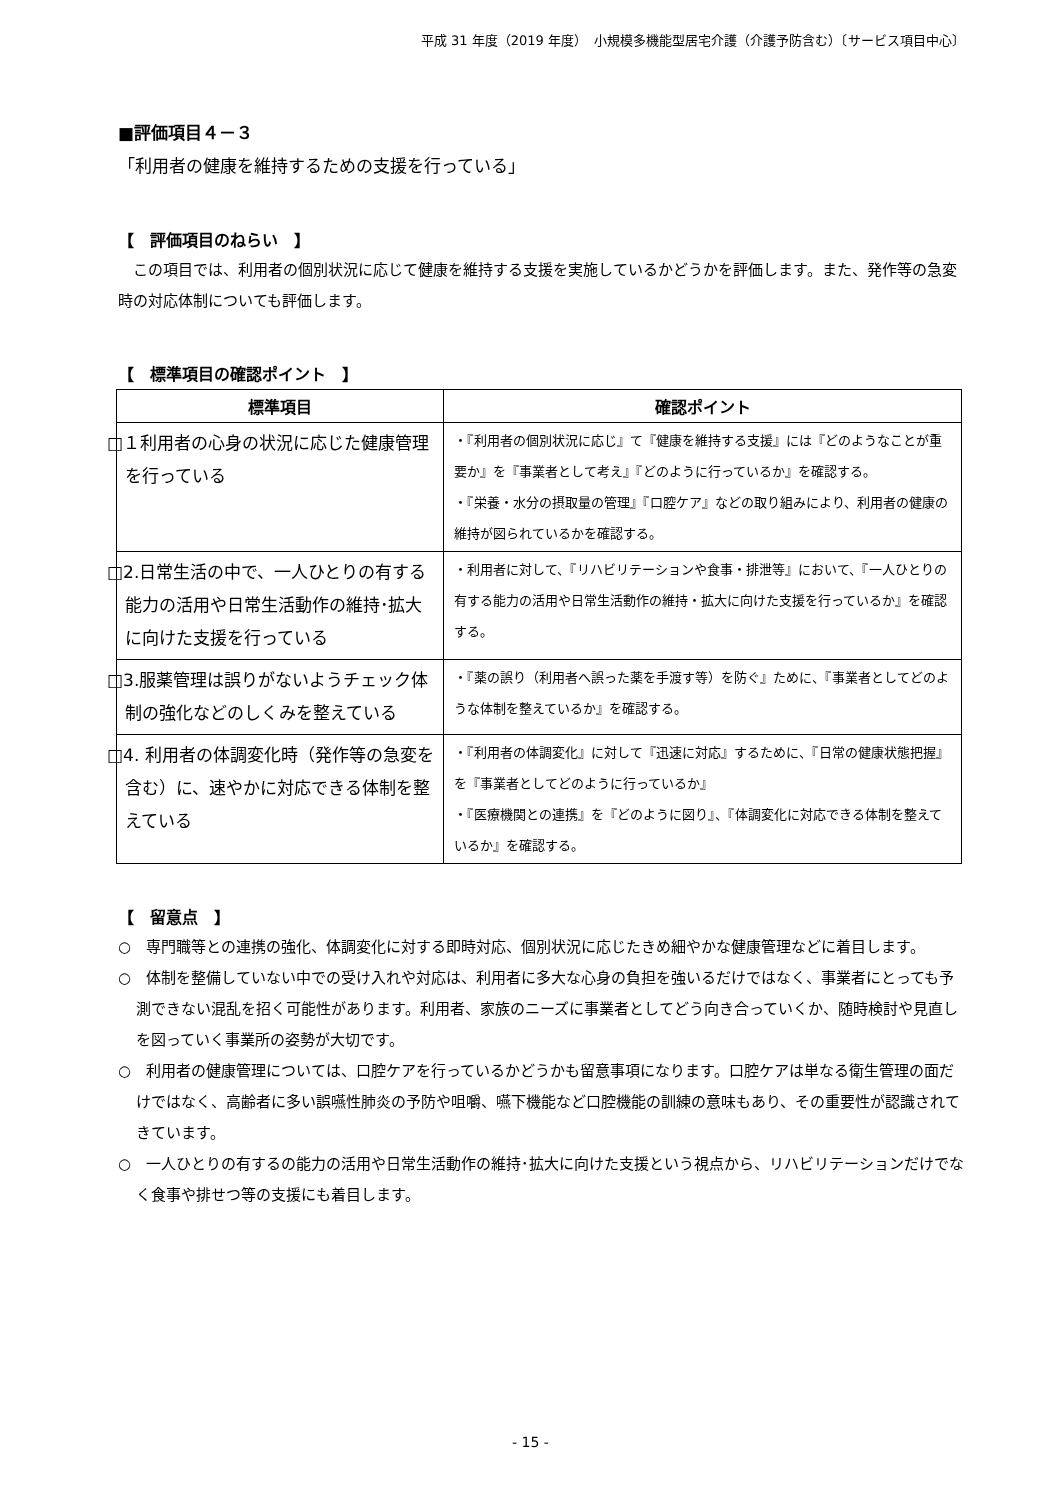平成 31 年度（2019 年度）　小規模多機能型居宅介護（介護予防含む）〔サービス項目中心〕
■評価項目４－３
「利用者の健康を維持するための支援を行っている」
【　評価項目のねらい　】
　この項目では、利用者の個別状況に応じて健康を維持する支援を実施しているかどうかを評価します。また、発作等の急変時の対応体制についても評価します。
【　標準項目の確認ポイント　】
| 標準項目 | 確認ポイント |
| --- | --- |
| □１利用者の心身の状況に応じた健康管理を行っている | ・『利用者の個別状況に応じ』て『健康を維持する支援』には『どのようなことが重要か』を『事業者として考え』『どのように行っているか』を確認する。 ・『栄養・水分の摂取量の管理』『口腔ケア』などの取り組みにより、利用者の健康の維持が図られているかを確認する。 |
| □2.日常生活の中で、一人ひとりの有する能力の活用や日常生活動作の維持･拡大に向けた支援を行っている | ・利用者に対して、『リハビリテーションや食事・排泄等』において、『一人ひとりの有する能力の活用や日常生活動作の維持・拡大に向けた支援を行っているか』を確認する。 |
| □3.服薬管理は誤りがないようチェック体制の強化などのしくみを整えている | ・『薬の誤り（利用者へ誤った薬を手渡す等）を防ぐ』ために、『事業者としてどのような体制を整えているか』を確認する。 |
| □4. 利用者の体調変化時（発作等の急変を含む）に、速やかに対応できる体制を整えている | ・『利用者の体調変化』に対して『迅速に対応』するために、『日常の健康状態把握』を『事業者としてどのように行っているか』 ・『医療機関との連携』を『どのように図り』、『体調変化に対応できる体制を整えているか』を確認する。 |
【　留意点　】
○　専門職等との連携の強化、体調変化に対する即時対応、個別状況に応じたきめ細やかな健康管理などに着目します。
○　体制を整備していない中での受け入れや対応は、利用者に多大な心身の負担を強いるだけではなく、事業者にとっても予測できない混乱を招く可能性があります。利用者、家族のニーズに事業者としてどう向き合っていくか、随時検討や見直しを図っていく事業所の姿勢が大切です。
○　利用者の健康管理については、口腔ケアを行っているかどうかも留意事項になります。口腔ケアは単なる衛生管理の面だけではなく、高齢者に多い誤嚥性肺炎の予防や咀嚼、嚥下機能など口腔機能の訓練の意味もあり、その重要性が認識されてきています。
○　一人ひとりの有するの能力の活用や日常生活動作の維持･拡大に向けた支援という視点から、リハビリテーションだけでなく食事や排せつ等の支援にも着目します。
- 15 -